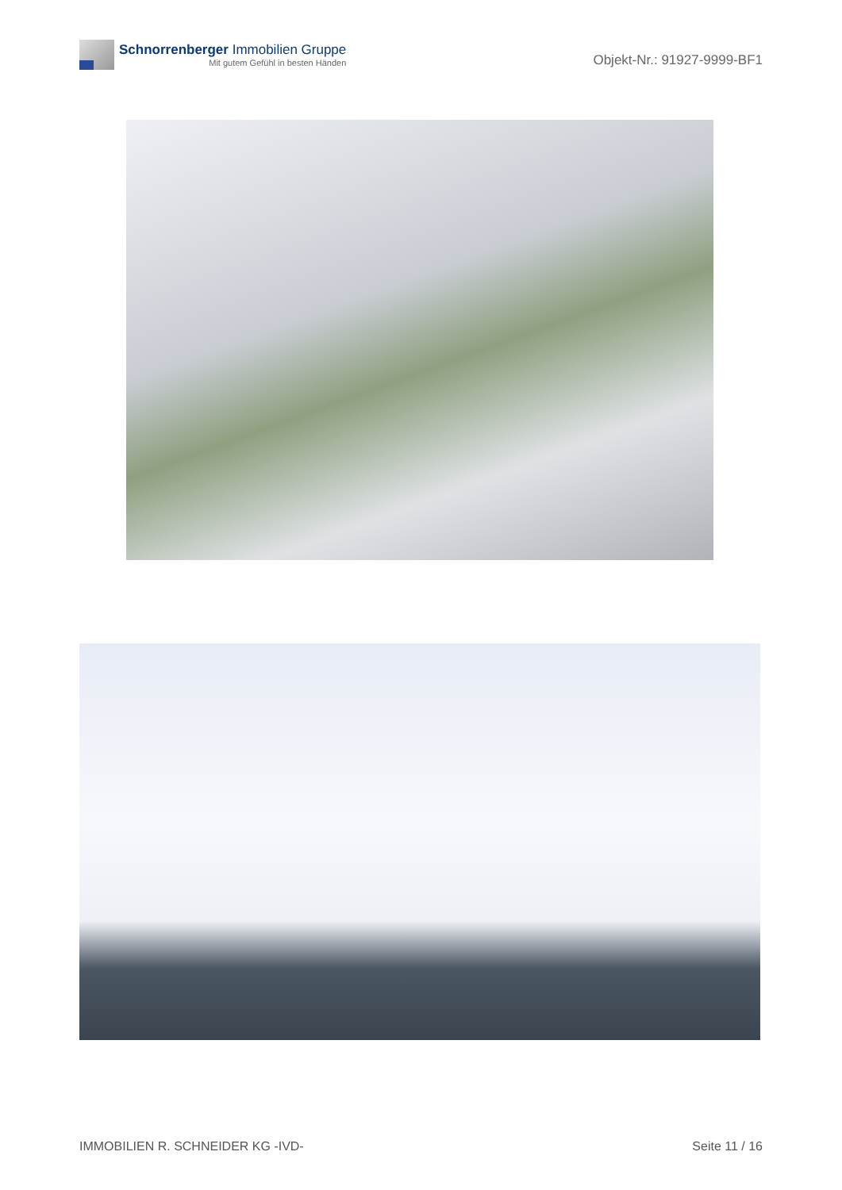Schnorrenberger Immobilien Gruppe
Mit gutem Gefühl in besten Händen
Objekt-Nr.: 91927-9999-BF1
IMMOBILIEN R. SCHNEIDER KG -IVD- Seite 11 / 16